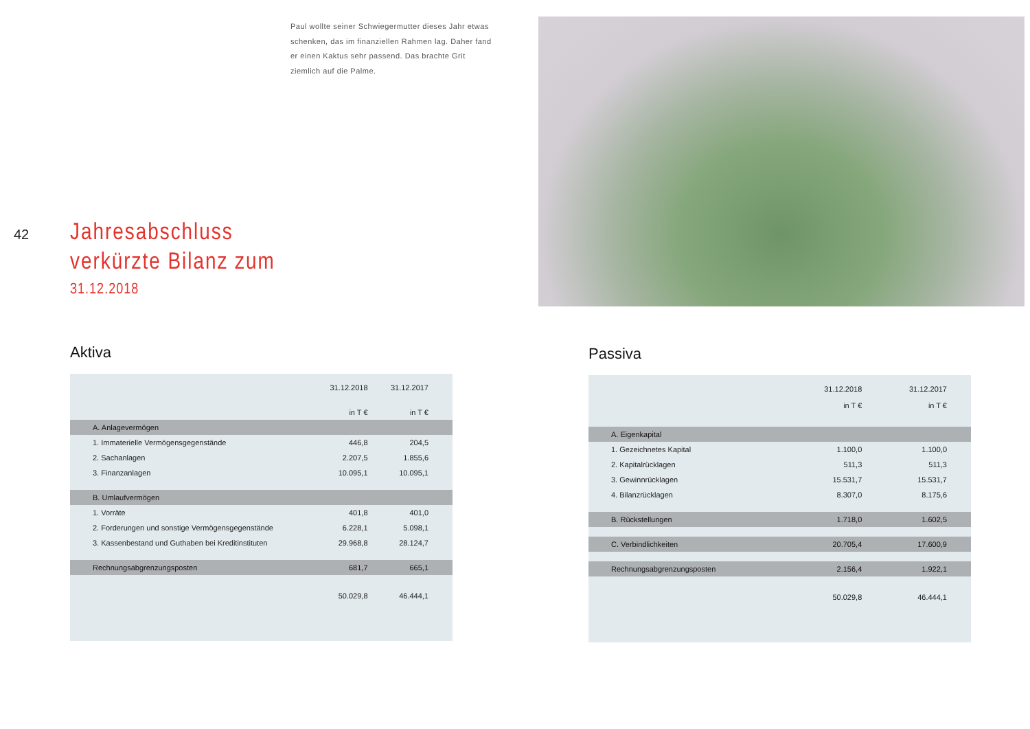Paul wollte seiner Schwiegermutter dieses Jahr etwas schenken, das im finanziellen Rahmen lag. Daher fand er einen Kaktus sehr passend. Das brachte Grit ziemlich auf die Palme.
42
Jahresabschluss
verkürzte Bilanz zum
31.12.2018
Aktiva
| | 31.12.2018 in T € | 31.12.2017 in T € |
| --- | --- | --- |
| A. Anlagevermögen | | |
| 1. Immaterielle Vermögensgegenstände | 446,8 | 204,5 |
| 2. Sachanlagen | 2.207,5 | 1.855,6 |
| 3. Finanzanlagen | 10.095,1 | 10.095,1 |
| B. Umlaufvermögen | | |
| 1. Vorräte | 401,8 | 401,0 |
| 2. Forderungen und sonstige Vermögensgegenstände | 6.228,1 | 5.098,1 |
| 3. Kassenbestand und Guthaben bei Kreditinstituten | 29.968,8 | 28.124,7 |
| Rechnungsabgrenzungsposten | 681,7 | 665,1 |
| | 50.029,8 | 46.444,1 |
Passiva
| | 31.12.2018 in T € | 31.12.2017 in T € |
| --- | --- | --- |
| A. Eigenkapital | | |
| 1. Gezeichnetes Kapital | 1.100,0 | 1.100,0 |
| 2. Kapitalrücklagen | 511,3 | 511,3 |
| 3. Gewinnrücklagen | 15.531,7 | 15.531,7 |
| 4. Bilanzrücklagen | 8.307,0 | 8.175,6 |
| B. Rückstellungen | 1.718,0 | 1.602,5 |
| C. Verbindlichkeiten | 20.705,4 | 17.600,9 |
| Rechnungsabgrenzungsposten | 2.156,4 | 1.922,1 |
| | 50.029,8 | 46.444,1 |